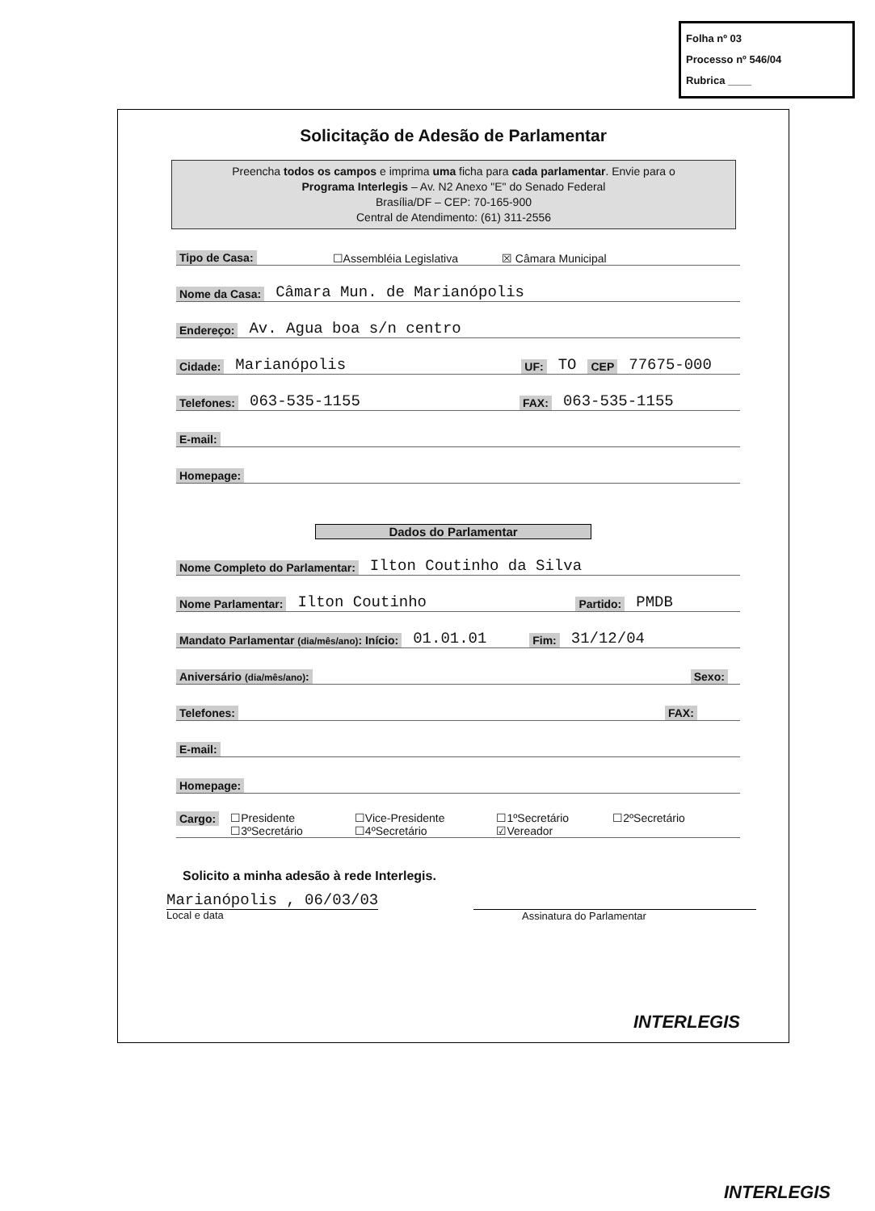Folha nº 03
Processo nº 546/04
Rubrica ____
Solicitação de Adesão de Parlamentar
Preencha todos os campos e imprima uma ficha para cada parlamentar. Envie para o
Programa Interlegis – Av. N2 Anexo "E" do Senado Federal
Brasília/DF – CEP: 70-165-900
Central de Atendimento: (61) 311-2556
Tipo de Casa: ☐Assembléia Legislativa ☒ Câmara Municipal
Nome da Casa: Câmara Mun. de Marianópolis
Endereço: Av. Agua boa s/n centro
Cidade: Marianópolis UF: TO CEP 77675-000
Telefones: 063-535-1155 FAX: 063-535-1155
E-mail:
Homepage:
Dados do Parlamentar
Nome Completo do Parlamentar: Ilton Coutinho da Silva
Nome Parlamentar: Ilton Coutinho Partido: PMDB
Mandato Parlamentar (dia/mês/ano): Início: 01.01.01 Fim: 31/12/04
Aniversário (dia/mês/ano): Sexo:
Telefones: FAX:
E-mail:
Homepage:
Cargo: ☐Presidente
☐3ºSecretário ☐Vice-Presidente
☐4ºSecretário ☐1ºSecretário
☑Vereador ☐2ºSecretário
Solicito a minha adesão à rede Interlegis.
Marianópolis , 06/03/03
Local e data
Assinatura do Parlamentar
INTERLEGIS
INTERLEGIS